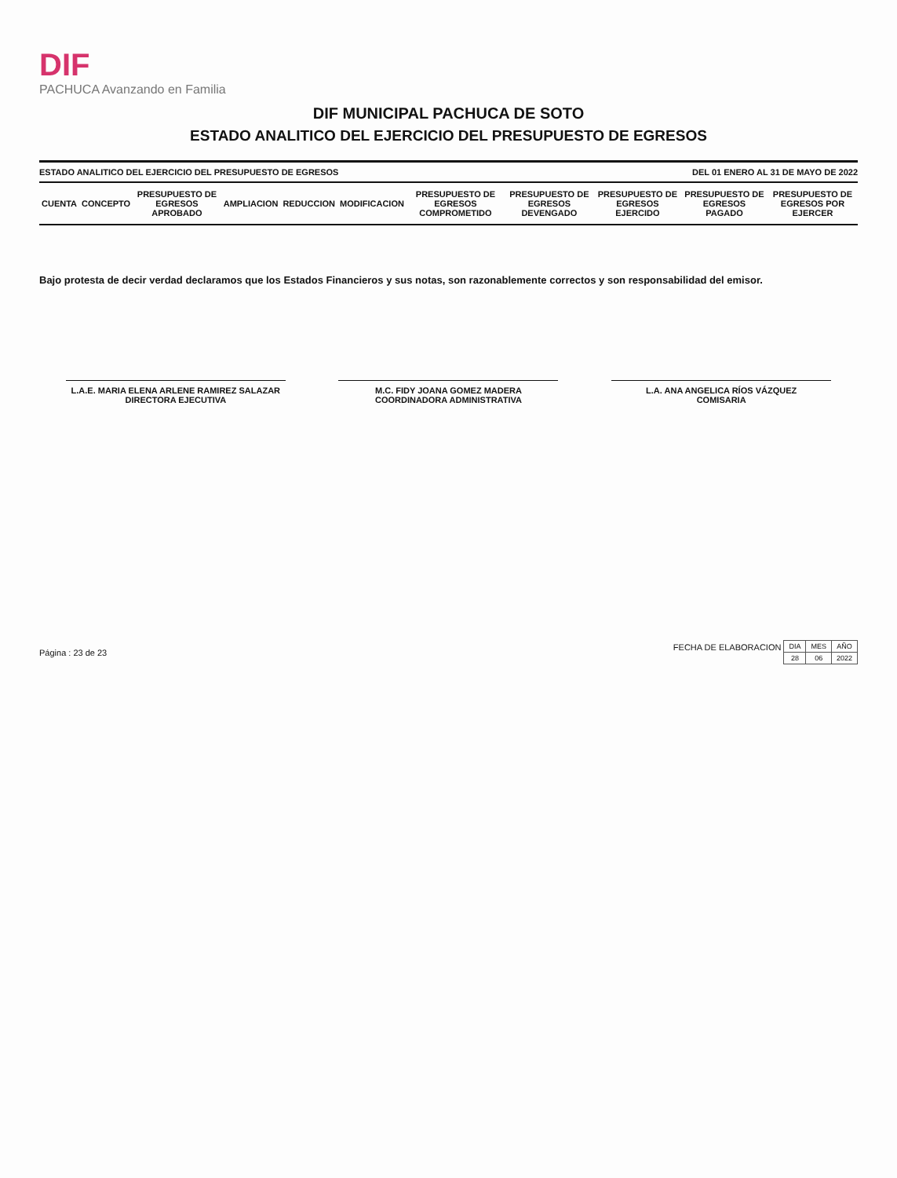DIF
PACHUCA Avanzando en Familia
DIF MUNICIPAL PACHUCA DE SOTO
ESTADO ANALITICO DEL EJERCICIO DEL PRESUPUESTO DE EGRESOS
ESTADO ANALITICO DEL EJERCICIO DEL PRESUPUESTO DE EGRESOS DEL 01 ENERO AL 31 DE MAYO DE 2022
| CUENTA | CONCEPTO | PRESUPUESTO DE EGRESOS APROBADO | AMPLIACION | REDUCCION | MODIFICACION | PRESUPUESTO DE EGRESOS COMPROMETIDO | PRESUPUESTO DE EGRESOS DEVENGADO | PRESUPUESTO DE EGRESOS EJERCIDO | PRESUPUESTO DE EGRESOS PAGADO | PRESUPUESTO DE EGRESOS POR EJERCER |
| --- | --- | --- | --- | --- | --- | --- | --- | --- | --- | --- |
Bajo protesta de decir verdad declaramos que los Estados Financieros y sus notas, son razonablemente correctos y son responsabilidad del emisor.
L.A.E. MARIA ELENA ARLENE RAMIREZ SALAZAR
DIRECTORA EJECUTIVA
M.C. FIDY JOANA GOMEZ MADERA
COORDINADORA ADMINISTRATIVA
L.A. ANA ANGELICA RÍOS VÁZQUEZ
COMISARIA
Página : 23 de 23 FECHA DE ELABORACION
| DIA | MES | AÑO |
| 28 | 06 | 2022 |